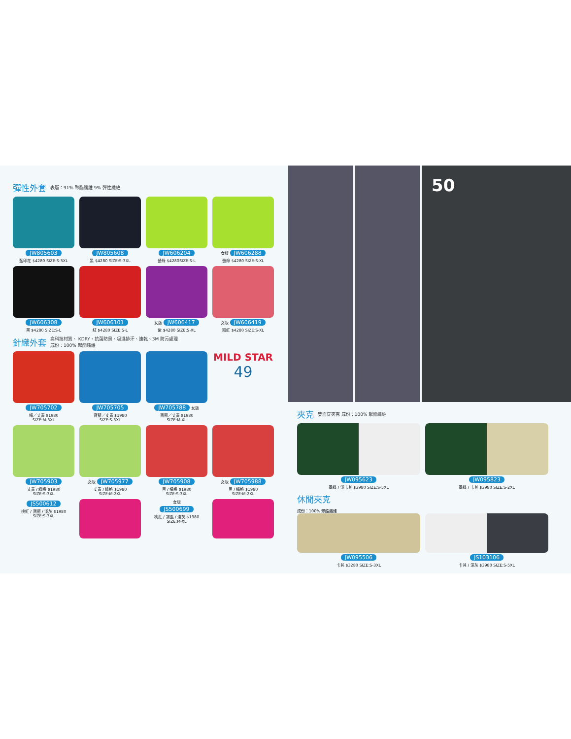彈性外套 表層：91% 聚酯纖維 9% 彈性纖維
JW805603
藍印花 $4280 SIZE:S-3XL
JW805608
黑 $4280 SIZE:S-3XL
JW606204
螢綠 $4280SIZE:S-L
女版 JW606288
螢綠 $4280 SIZE:S-XL
JW606308
黑 $4280 SIZE:S-L
JW606101
紅 $4280 SIZE:S-L
女版 JW606417
紫 $4280 SIZE:S-XL
女版 JW606419
粉紅 $4280 SIZE:S-XL
針織外套 高科技材質、 KDRY、抗菌防臭、吸濕排汗、速乾、3M 防污處理
成份：100% 聚酯纖維
JW705702
橘／丈青 $1980
SIZE:M-3XL
JW705705
寶藍／丈青 $1980
SIZE:S-3XL
JW705788 女版
寶藍／丈青 $1980
SIZE:M-XL
MILD STAR
49
JW705903
丈青 / 綠格 $1980
SIZE:S-3XL
女版 JW705977
丈青 / 綠格 $1980
SIZE:M-2XL
JW705908
黑 / 橘格 $1980
SIZE:S-3XL
女版 JW705988
黑 / 橘格 $1980
SIZE:M-2XL
JS500612
桃紅 / 寶藍 / 淺灰 $1980
SIZE:S-3XL
女版
JS500699
桃紅 / 寶藍 / 淺灰 $1980
SIZE:M-XL
50
夾克 雙面穿夾克 成份：100% 聚酯纖維
JW095623
墨綠 / 淺卡其 $3980 SIZE:S-5XL
JW095823
墨綠 / 卡其 $3980 SIZE:S-2XL
休閒夾克
成份：100% 聚酯纖維
JW095506
卡其 $3280 SIZE:S-3XL
JS103106
卡其 / 深灰 $3980 SIZE:S-5XL